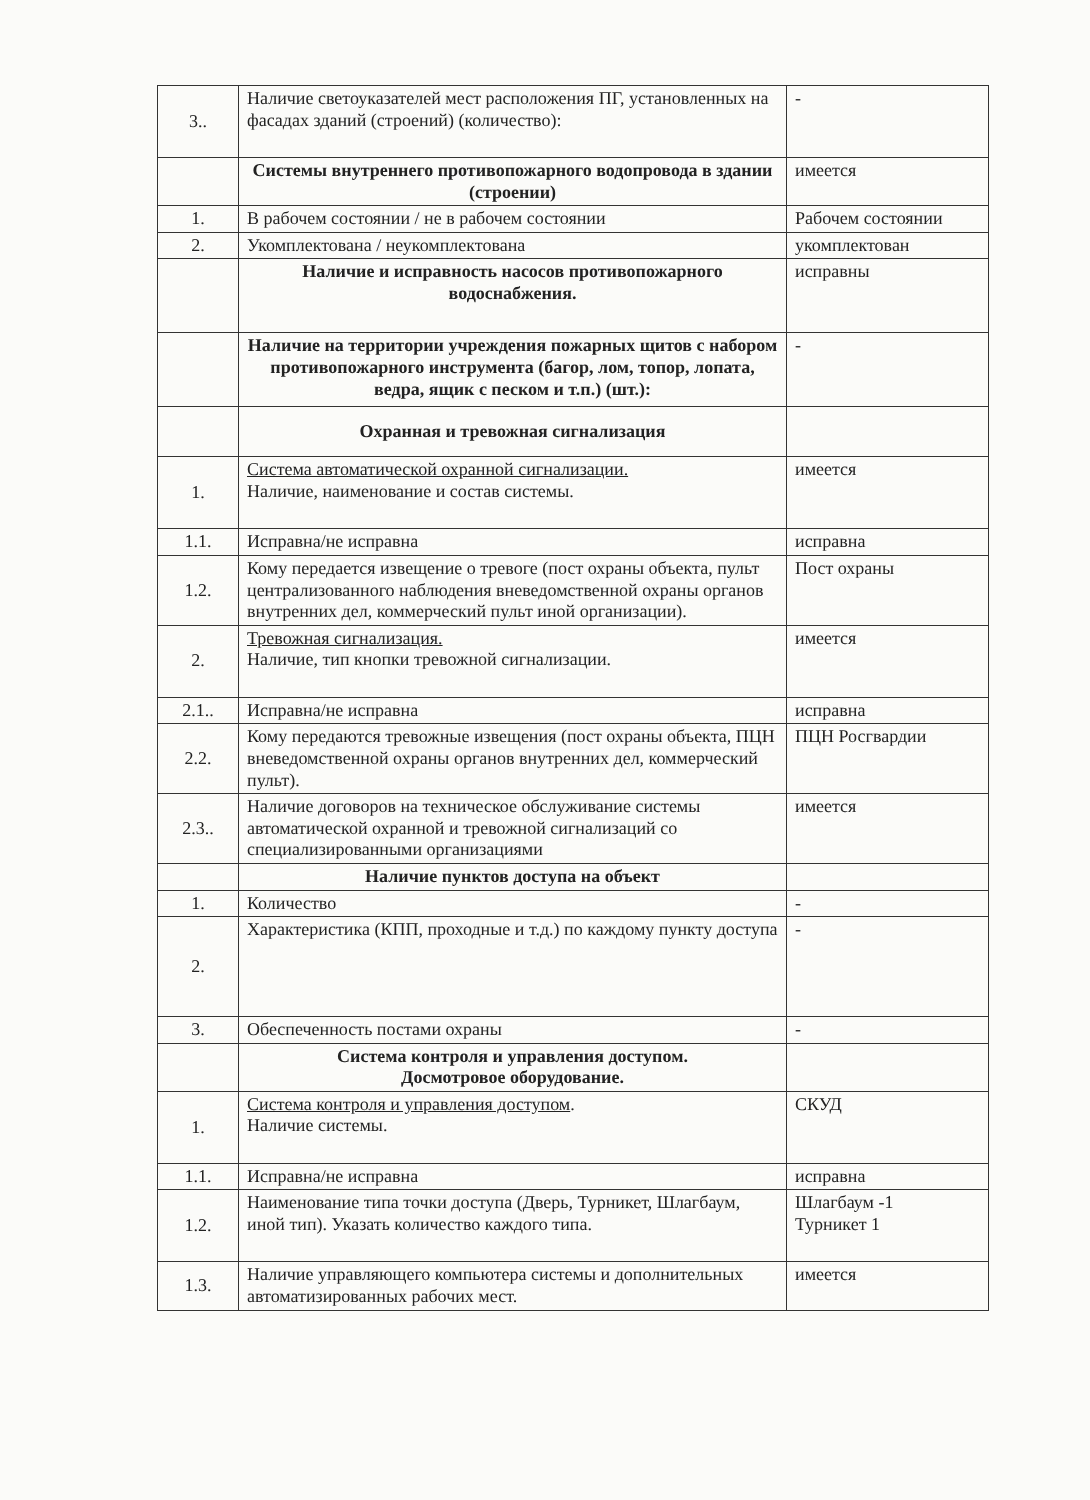| 3.. | Наличие светоуказателей мест расположения ПГ, установленных на фасадах зданий (строений) (количество): | - |
| | Системы внутреннего противопожарного водопровода в здании (строении) | имеется |
| 1. | В рабочем состоянии / не в рабочем состоянии | Рабочем состоянии |
| 2. | Укомплектована / неукомплектована | укомплектован |
| | Наличие и исправность насосов противопожарного водоснабжения. | исправны |
| | Наличие на территории учреждения пожарных щитов с набором противопожарного инструмента (багор, лом, топор, лопата, ведра, ящик с песком и т.п.) (шт.): | - |
| | Охранная и тревожная сигнализация | |
| 1. | Система автоматической охранной сигнализации. Наличие, наименование и состав системы. | имеется |
| 1.1. | Исправна/не исправна | исправна |
| 1.2. | Кому передается извещение о тревоге (пост охраны объекта, пульт централизованного наблюдения вневедомственной охраны органов внутренних дел, коммерческий пульт иной организации). | Пост охраны |
| 2. | Тревожная сигнализация. Наличие, тип кнопки тревожной сигнализации. | имеется |
| 2.1.. | Исправна/не исправна | исправна |
| 2.2. | Кому передаются тревожные извещения (пост охраны объекта, ПЦН вневедомственной охраны органов внутренних дел, коммерческий пульт). | ПЦН Росгвардии |
| 2.3.. | Наличие договоров на техническое обслуживание системы автоматической охранной и тревожной сигнализаций со специализированными организациями | имеется |
| | Наличие пунктов доступа на объект | |
| 1. | Количество | - |
| 2. | Характеристика (КПП, проходные и т.д.) по каждому пункту доступа | - |
| 3. | Обеспеченность постами охраны | - |
| | Система контроля и управления доступом. Досмотровое оборудование. | |
| 1. | Система контроля и управления доступом . Наличие системы. | СКУД |
| 1.1. | Исправна/не исправна | исправна |
| 1.2. | Наименование типа точки доступа (Дверь, Турникет, Шлагбаум, иной тип). Указать количество каждого типа. | Шлагбаум -1 Турникет 1 |
| 1.3. | Наличие управляющего компьютера системы и дополнительных автоматизированных рабочих мест. | имеется |